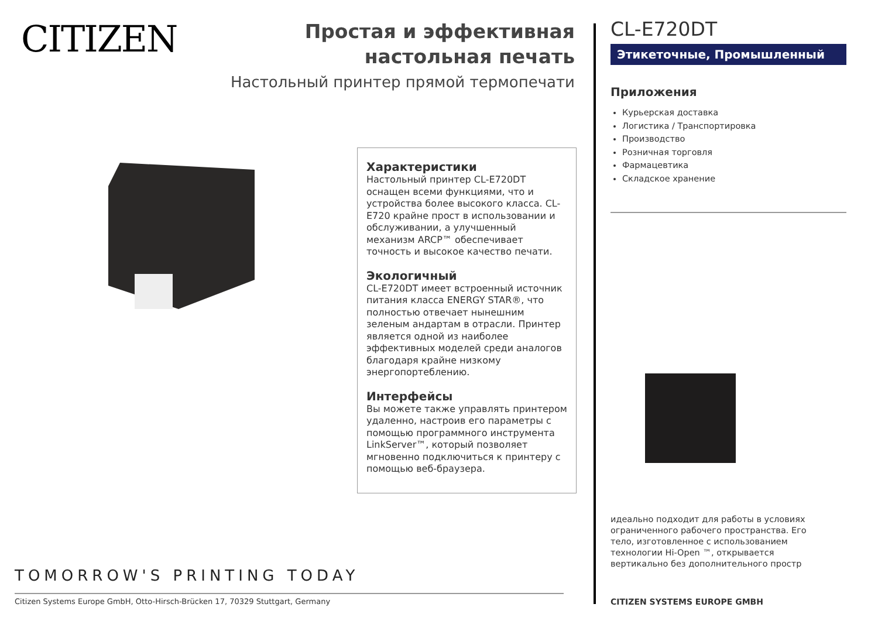CITIZEN
Простая и эффективная настольная печать
Настольный принтер прямой термопечати
Характеристики
Настольный принтер CL-E720DT оснащен всеми функциями, что и устройства более высокого класса. CL-E720 крайне прост в использовании и обслуживании, а улучшенный механизм ARCP™ обеспечивает точность и высокое качество печати.
Экологичный
CL-E720DT имеет встроенный источник питания класса ENERGY STAR®, что полностью отвечает нынешним зеленым андартам в отрасли. Принтер является одной из наиболее эффективных моделей среди аналогов благодаря крайне низкому энергопортеблению.
Интерфейсы
Вы можете также управлять принтером удаленно, настроив его параметры с помощью программного инструмента LinkServer™, который позволяет мгновенно подключиться к принтеру с помощью веб-браузера.
TOMORROW'S PRINTING TODAY
Citizen Systems Europe GmbH, Otto-Hirsch-Brücken 17, 70329 Stuttgart, Germany
CL-E720DT
Этикеточные, Промышленный
Приложения
Курьерская доставка
Логистика / Транспортировка
Производство
Розничная торговля
Фармацевтика
Складское хранение
идеально подходит для работы в условиях ограниченного рабочего пространства. Его тело, изготовленное с использованием технологии Hi-Open ™, открывается вертикально без дополнительного простр
CITIZEN SYSTEMS EUROPE GMBH